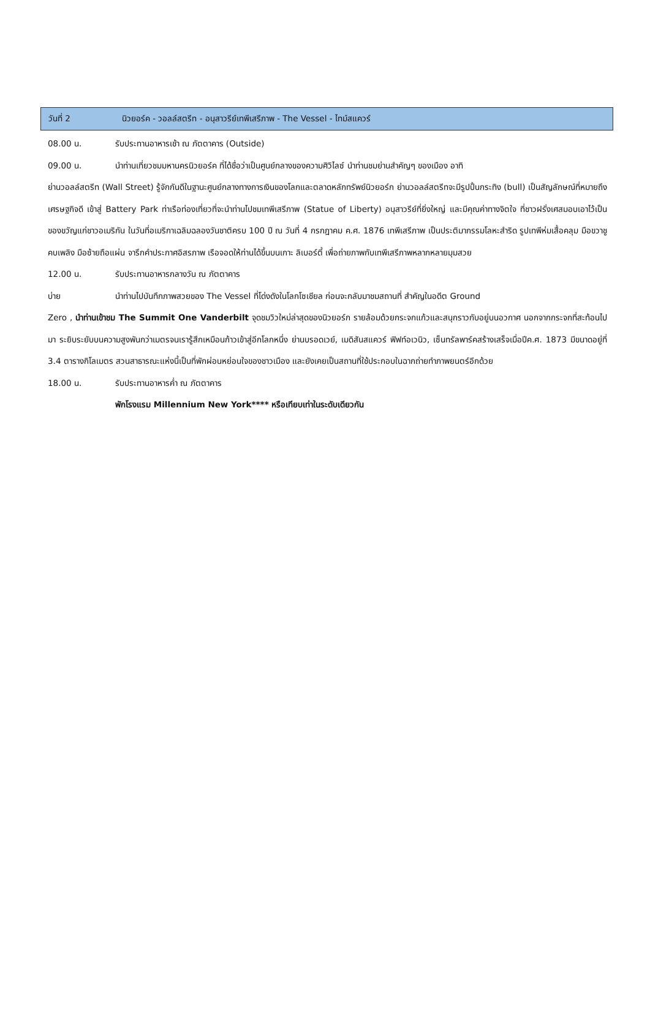วันที่ 2 นิวยอร์ค - วอลล์สตรีท - อนุสาวรีย์เทพีเสรีภาพ - The Vessel - ไทม์สแควร์
08.00 น. รับประทานอาหารเช้า ณ ภัตตาคาร (Outside)
09.00 น. นำท่านเที่ยวชมมหานครนิวยอร์ค ที่ได้ชื่อว่าเป็นศูนย์กลางของความศิวิไลซ์ นำท่านชมย่านสำคัญๆ ของเมือง อาทิ
ย่านวอลล์สตรีท (Wall Street) รู้จักกันดีในฐานะศูนย์กลางทางการเงินของโลกและตลาดหลักทรัพย์นิวยอร์ก ย่านวอลล์สตรีทจะมีรูปปั้นกระทิง (bull) เป็นสัญลักษณ์ที่หมายถึงเศรษฐกิจดี เข้าสู่ Battery Park ท่าเรือท่องเที่ยวที่จะนำท่านไปชมเทพีเสรีภาพ (Statue of Liberty) อนุสาวรีย์ที่ยิ่งใหญ่ และมีคุณค่าทางจิตใจ ที่ชาวฝรั่งเศสมอบเอาไว้เป็นของขวัญแก่ชาวอเมริกัน ในวันที่อเมริกาเฉลิมฉลองวันชาติครบ 100 ปี ณ วันที่ 4 กรกฎาคม ค.ศ. 1876 เทพีเสรีภาพ เป็นประติมากรรมโลหะสำริด รูปเทพีห่มเสื้อคลุม มือขวาชูคบเพลิง มือซ้ายถือแผ่น จารึกคำประกาศอิสรภาพ เรือจอดให้ท่านได้ขึ้นบนเกาะ ลิเบอร์ตี้ เพื่อถ่ายภาพกับเทพีเสรีภาพหลากหลายมุมสวย
12.00 น. รับประทานอาหารกลางวัน ณ ภัตตาคาร
บ่าย นำท่านไปบันทึกภาพสวยของ The Vessel ที่โด่งดังในโลกโซเชียล ก่อนจะกลับมาชมสถานที่ สำคัญในอดีต Ground
Zero , นำท่านเข้าชม The Summit One Vanderbilt จุดชมวิวใหม่ล่าสุดของนิวยอร์ก รายล้อมด้วยกระจกแก้วและสนุกราวกับอยู่บนอวกาศ นอกจากกระจกที่สะท้อนไปมา ระยิบระยับบนความสูงพันกว่าเมตรจนเรารู้สึกเหมือนก้าวเข้าสู่อีกโลกหนึ่ง ย่านบรอดเวย์, เมดิสันสแควร์ ฟิฟท์อเวนิว, เซ็นทรัลพาร์คสร้างเสร็จเมื่อปีค.ศ. 1873 มีขนาดอยู่ที่ 3.4 ตารางกิโลเมตร สวนสาธารณะแห่งนี้เป็นที่พักผ่อนหย่อนใจของชาวเมือง และยังเคยเป็นสถานที่ใช้ประกอบในฉากถ่ายทำภาพยนตร์อีกด้วย
18.00 น. รับประทานอาหารค่ำ ณ ภัตตาคาร
พักโรงแรม Millennium New York**** หรือเทียบเท่าในระดับเดียวกัน